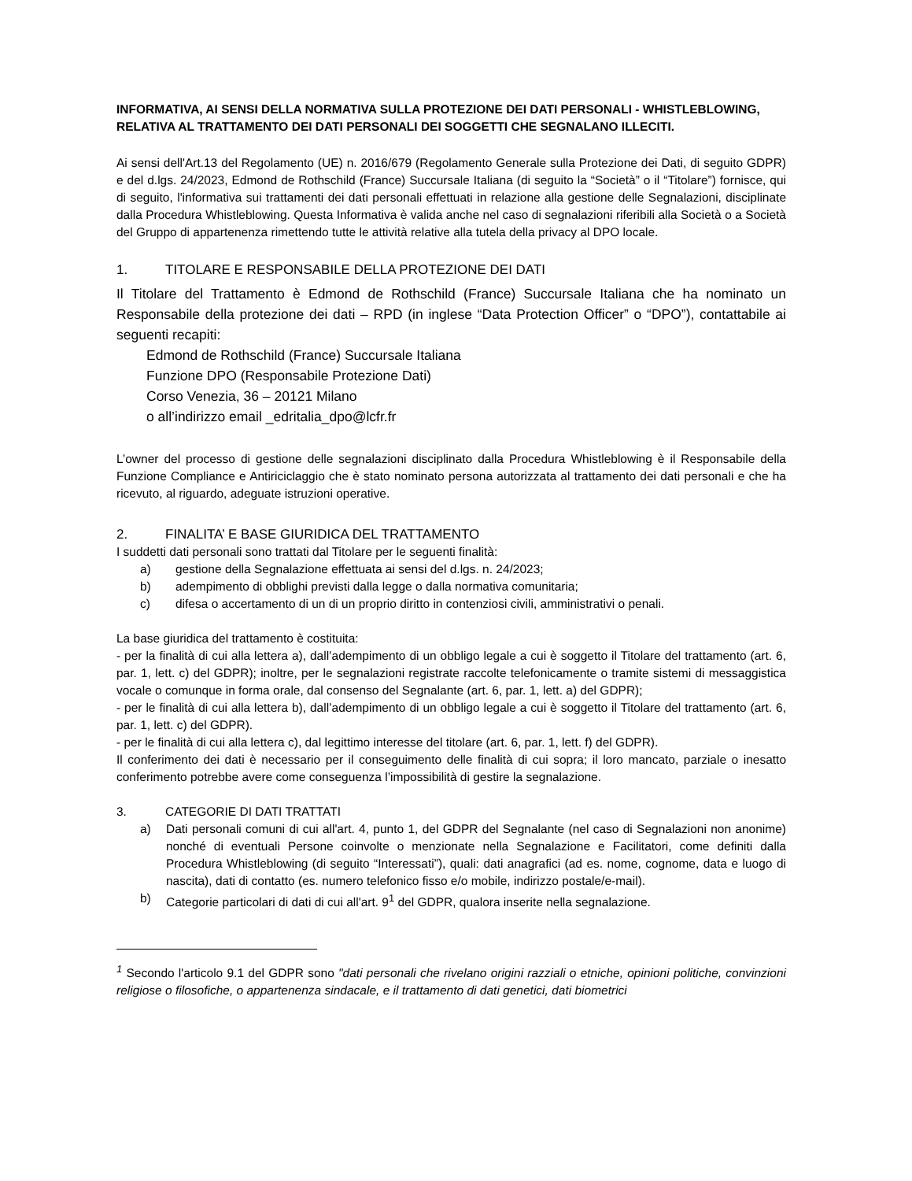INFORMATIVA, AI SENSI DELLA NORMATIVA SULLA PROTEZIONE DEI DATI PERSONALI - WHISTLEBLOWING, RELATIVA AL TRATTAMENTO DEI DATI PERSONALI DEI SOGGETTI CHE SEGNALANO ILLECITI.
Ai sensi dell'Art.13 del Regolamento (UE) n. 2016/679 (Regolamento Generale sulla Protezione dei Dati, di seguito GDPR) e del d.lgs. 24/2023, Edmond de Rothschild (France) Succursale Italiana (di seguito la “Società” o il “Titolare”) fornisce, qui di seguito, l'informativa sui trattamenti dei dati personali effettuati in relazione alla gestione delle Segnalazioni, disciplinate dalla Procedura Whistleblowing. Questa Informativa è valida anche nel caso di segnalazioni riferibili alla Società o a Società del Gruppo di appartenenza rimettendo tutte le attività relative alla tutela della privacy al DPO locale.
1. TITOLARE E RESPONSABILE DELLA PROTEZIONE DEI DATI
Il Titolare del Trattamento è Edmond de Rothschild (France) Succursale Italiana che ha nominato un Responsabile della protezione dei dati – RPD (in inglese “Data Protection Officer” o “DPO”), contattabile ai seguenti recapiti:
Edmond de Rothschild (France) Succursale Italiana
Funzione DPO (Responsabile Protezione Dati)
Corso Venezia, 36 – 20121 Milano
o all’indirizzo email _edritalia_dpo@lcfr.fr
L’owner del processo di gestione delle segnalazioni disciplinato dalla Procedura Whistleblowing è il Responsabile della Funzione Compliance e Antiriciclaggio che è stato nominato persona autorizzata al trattamento dei dati personali e che ha ricevuto, al riguardo, adeguate istruzioni operative.
2. FINALITA’ E BASE GIURIDICA DEL TRATTAMENTO
I suddetti dati personali sono trattati dal Titolare per le seguenti finalità:
a) gestione della Segnalazione effettuata ai sensi del d.lgs. n. 24/2023;
b) adempimento di obblighi previsti dalla legge o dalla normativa comunitaria;
c) difesa o accertamento di un di un proprio diritto in contenziosi civili, amministrativi o penali.
La base giuridica del trattamento è costituita:
- per la finalità di cui alla lettera a), dall’adempimento di un obbligo legale a cui è soggetto il Titolare del trattamento (art. 6, par. 1, lett. c) del GDPR); inoltre, per le segnalazioni registrate raccolte telefonicamente o tramite sistemi di messaggistica vocale o comunque in forma orale, dal consenso del Segnalante (art. 6, par. 1, lett. a) del GDPR);
- per le finalità di cui alla lettera b), dall’adempimento di un obbligo legale a cui è soggetto il Titolare del trattamento (art. 6, par. 1, lett. c) del GDPR).
- per le finalità di cui alla lettera c), dal legittimo interesse del titolare (art. 6, par. 1, lett. f) del GDPR).
Il conferimento dei dati è necessario per il conseguimento delle finalità di cui sopra; il loro mancato, parziale o inesatto conferimento potrebbe avere come conseguenza l’impossibilità di gestire la segnalazione.
3. CATEGORIE DI DATI TRATTATI
a) Dati personali comuni di cui all'art. 4, punto 1, del GDPR del Segnalante (nel caso di Segnalazioni non anonime) nonché di eventuali Persone coinvolte o menzionate nella Segnalazione e Facilitatori, come definiti dalla Procedura Whistleblowing (di seguito “Interessati”), quali: dati anagrafici (ad es. nome, cognome, data e luogo di nascita), dati di contatto (es. numero telefonico fisso e/o mobile, indirizzo postale/e-mail).
b) Categorie particolari di dati di cui all'art. 9<sup>1</sup> del GDPR, qualora inserite nella segnalazione.
<sup>1</sup> Secondo l'articolo 9.1 del GDPR sono "dati personali che rivelano origini razziali o etniche, opinioni politiche, convinzioni religiose o filosofiche, o appartenenza sindacale, e il trattamento di dati genetici, dati biometrici